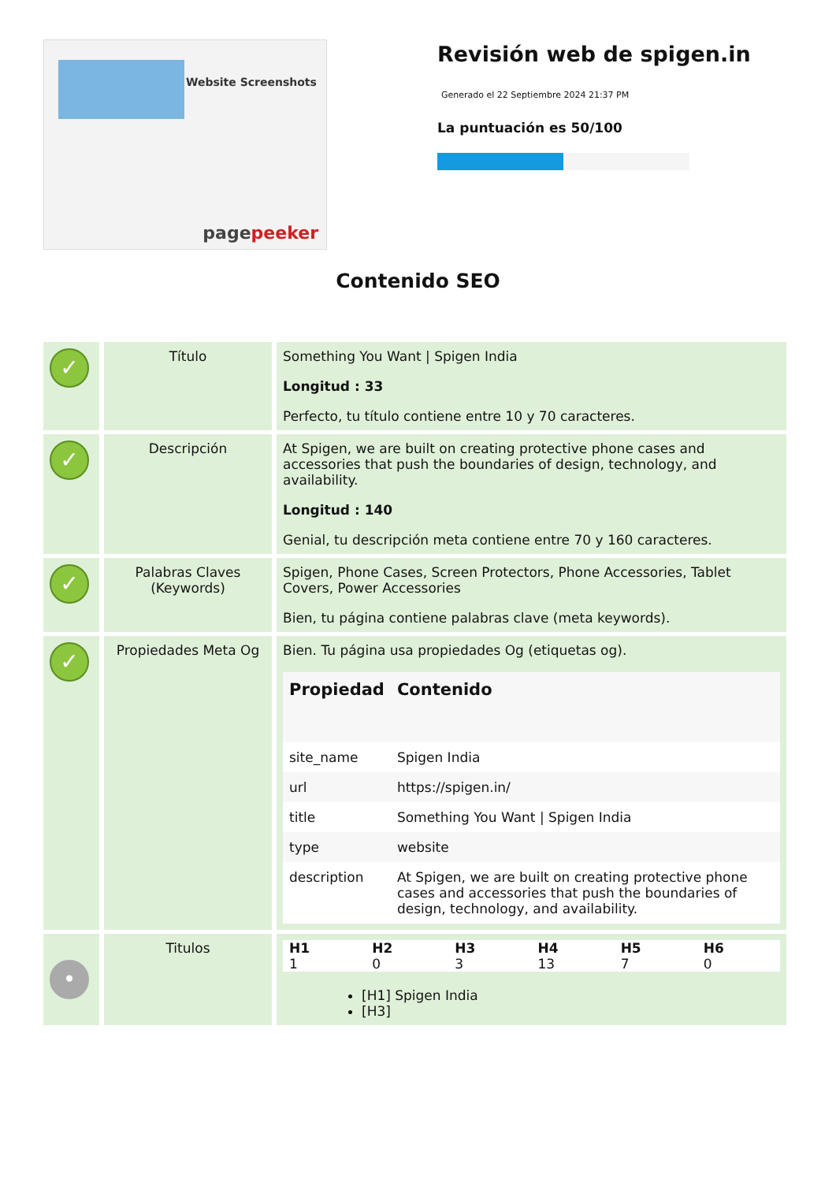Website Screenshots
pagepeeker
Revisión web de spigen.in
Generado el 22 Septiembre 2024 21:37 PM
La puntuación es 50/100
Contenido SEO
| ✓ | Título | Something You Want / Spigen India Longitud : 33 Perfecto, tu título contiene entre 10 y 70 caracteres. |
| ✓ | Descripción | At Spigen, we are built on creating protective phone cases and accessories that push the boundaries of design, technology, and availability. Longitud : 140 Genial, tu descripción meta contiene entre 70 y 160 caracteres. |
| ✓ | Palabras Claves (Keywords) | Spigen, Phone Cases, Screen Protectors, Phone Accessories, Tablet Covers, Power Accessories Bien, tu página contiene palabras clave (meta keywords). |
| ✓ | Propiedades Meta Og | Bien. Tu página usa propiedades Og (etiquetas og). / Propiedad / Contenido / / --- / --- / / site_name / Spigen India / / url / https://spigen.in/ / / title / Something You Want / Spigen India / / type / website / / description / At Spigen, we are built on creating protective phone cases and accessories that push the boundaries of design, technology, and availability. / |
| • | Titulos | / H1 / H2 / H3 / H4 / H5 / H6 / / --- / --- / --- / --- / --- / --- / / 1 / 0 / 3 / 13 / 7 / 0 / [H1] Spigen India [H3] |